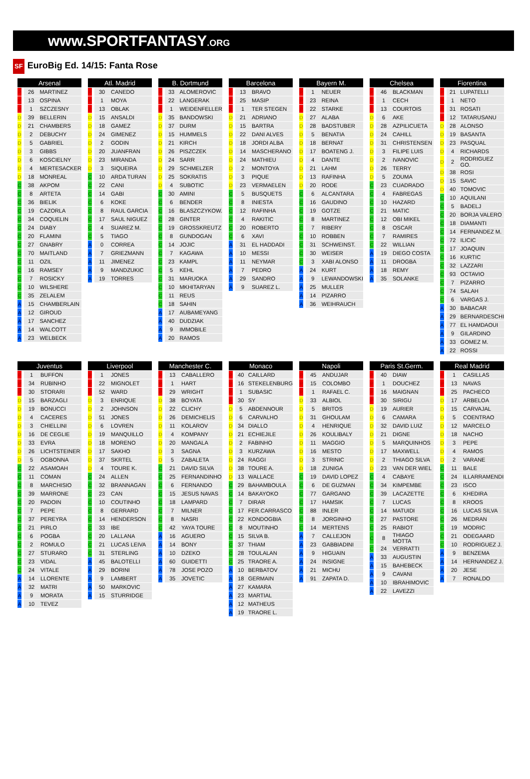www.SPORTFANTASY.ORG
SF EuroBig Ed. 14/15: Fanta Rose
| Arsenal | | |
| --- | --- | --- |
| P | 26 | MARTINEZ |
| P | 13 | OSPINA |
| P | 1 | SZCZESNY |
| D | 39 | BELLERIN |
| D | 21 | CHAMBERS |
| D | 2 | DEBUCHY |
| D | 5 | GABRIEL |
| D | 3 | GIBBS |
| D | 6 | KOSCIELNY |
| D | 4 | MERTESACKER |
| D | 18 | MONREAL |
| C | 38 | AKPOM |
| C | 8 | ARTETA |
| C | 36 | BIELIK |
| C | 19 | CAZORLA |
| C | 34 | COQUELIN |
| C | 24 | DIABY |
| C | 20 | FLAMINI |
| C | 27 | GNABRY |
| C | 70 | MAITLAND |
| C | 11 | OZIL |
| C | 16 | RAMSEY |
| C | 7 | ROSICKY |
| C | 10 | WILSHERE |
| C | 35 | ZELALEM |
| A | 15 | CHAMBERLAIN |
| A | 12 | GIROUD |
| A | 17 | SANCHEZ |
| A | 14 | WALCOTT |
| A | 23 | WELBECK |
| Atl. Madrid | | |
| --- | --- | --- |
| P | 30 | CANEDO |
| P | 1 | MOYA |
| P | 13 | OBLAK |
| D | 15 | ANSALDI |
| D | 18 | GAMEZ |
| D | 24 | GIMENEZ |
| D | 2 | GODIN |
| D | 20 | JUANFRAN |
| D | 23 | MIRANDA |
| D | 3 | SIQUEIRA |
| C | 10 | ARDA TURAN |
| C | 22 | CANI |
| C | 14 | GABI |
| C | 6 | KOKE |
| C | 8 | RAUL GARCIA |
| C | 17 | SAUL NIGUEZ |
| C | 4 | SUAREZ M. |
| C | 5 | TIAGO |
| A | 0 | CORREA |
| A | 7 | GRIEZMANN |
| A | 11 | JIMENEZ |
| A | 9 | MANDZUKIC |
| A | 19 | TORRES |
| B. Dortmund | | |
| --- | --- | --- |
| P | 33 | ALOMEROVIC |
| P | 22 | LANGERAK |
| P | 1 | WEIDENFELLER |
| D | 35 | BANDOWSKI |
| D | 37 | DURM |
| D | 15 | HUMMELS |
| D | 21 | KIRCH |
| D | 26 | PISZCZEK |
| D | 24 | SARR |
| D | 29 | SCHMELZER |
| D | 25 | SOKRATIS |
| D | 4 | SUBOTIC |
| C | 30 | AMINI |
| C | 6 | BENDER |
| C | 16 | BLASZCZYKOW. |
| C | 28 | GINTER |
| C | 19 | GROSSKREUTZ |
| C | 8 | GUNDOGAN |
| C | 14 | JOJIC |
| C | 7 | KAGAWA |
| C | 23 | KAMPL |
| C | 5 | KEHL |
| C | 31 | MARUOKA |
| C | 10 | MKHITARYAN |
| C | 11 | REUS |
| C | 18 | SAHIN |
| A | 17 | AUBAMEYANG |
| A | 40 | DUDZIAK |
| A | 9 | IMMOBILE |
| A | 20 | RAMOS |
| Barcelona | | |
| --- | --- | --- |
| P | 13 | BRAVO |
| P | 25 | MASIP |
| P | 1 | TER STEGEN |
| D | 21 | ADRIANO |
| D | 15 | BARTRA |
| D | 22 | DANI ALVES |
| D | 18 | JORDI ALBA |
| D | 14 | MASCHERANO |
| D | 24 | MATHIEU |
| D | 2 | MONTOYA |
| D | 3 | PIQUE |
| D | 23 | VERMAELEN |
| C | 5 | BUSQUETS |
| C | 8 | INIESTA |
| C | 12 | RAFINHA |
| C | 4 | RAKITIC |
| C | 20 | ROBERTO |
| C | 6 | XAVI |
| A | 31 | EL HADDADI |
| A | 10 | MESSI |
| A | 11 | NEYMAR |
| A | 7 | PEDRO |
| A | 29 | SANDRO |
| A | 9 | SUAREZ L. |
| Bayern M. | | |
| --- | --- | --- |
| P | 1 | NEUER |
| P | 23 | REINA |
| P | 22 | STARKE |
| D | 27 | ALABA |
| D | 28 | BADSTUBER |
| D | 5 | BENATIA |
| D | 18 | BERNAT |
| D | 17 | BOATENG J. |
| D | 4 | DANTE |
| D | 21 | LAHM |
| D | 13 | RAFINHA |
| D | 20 | RODE |
| C | 6 | ALCANTARA |
| C | 16 | GAUDINO |
| C | 19 | GOTZE |
| C | 8 | MARTINEZ |
| C | 7 | RIBERY |
| C | 10 | ROBBEN |
| C | 31 | SCHWEINST. |
| C | 30 | WEISER |
| C | 3 | XABI ALONSO |
| A | 24 | KURT |
| A | 9 | LEWANDOWSKI |
| A | 25 | MULLER |
| A | 14 | PIZARRO |
| A | 36 | WEIHRAUCH |
| Chelsea | | |
| --- | --- | --- |
| P | 46 | BLACKMAN |
| P | 1 | CECH |
| P | 13 | COURTOIS |
| D | 6 | AKE |
| D | 28 | AZPILICUETA |
| D | 24 | CAHILL |
| D | 31 | CHRISTENSEN |
| D | 3 | FILIPE LUIS |
| D | 2 | IVANOVIC |
| D | 26 | TERRY |
| D | 5 | ZOUMA |
| C | 23 | CUADRADO |
| C | 4 | FABREGAS |
| C | 10 | HAZARD |
| C | 21 | MATIC |
| C | 12 | OBI MIKEL |
| C | 8 | OSCAR |
| C | 7 | RAMIRES |
| C | 22 | WILLIAN |
| A | 19 | DIEGO COSTA |
| A | 11 | DROGBA |
| A | 18 | REMY |
| A | 35 | SOLANKE |
| Fiorentina | | |
| --- | --- | --- |
| P | 21 | LUPATELLI |
| P | 1 | NETO |
| P | 31 | ROSATI |
| P | 12 | TATARUSANU |
| D | 28 | ALONSO |
| D | 19 | BASANTA |
| D | 23 | PASQUAL |
| D | 4 | RICHARDS |
| D | 2 | RODRIGUEZ GO. |
| D | 38 | ROSI |
| D | 15 | SAVIC |
| D | 40 | TOMOVIC |
| C | 10 | AQUILANI |
| C | 5 | BADELJ |
| C | 20 | BORJA VALERO |
| C | 18 | DIAMANTI |
| C | 14 | FERNANDEZ M. |
| C | 72 | ILICIC |
| C | 17 | JOAQUIN |
| C | 16 | KURTIC |
| C | 32 | LAZZARI |
| C | 93 | OCTAVIO |
| C | 7 | PIZARRO |
| C | 74 | SALAH |
| C | 6 | VARGAS J. |
| A | 30 | BABACAR |
| A | 29 | BERNARDESCHI |
| A | 77 | EL HAMDAOUI |
| A | 9 | GILARDINO |
| A | 33 | GOMEZ M. |
| A | 22 | ROSSI |
| Juventus | | |
| --- | --- | --- |
| P | 1 | BUFFON |
| P | 34 | RUBINHO |
| P | 30 | STORARI |
| D | 15 | BARZAGLI |
| D | 19 | BONUCCI |
| D | 4 | CACERES |
| D | 3 | CHIELLINI |
| D | 16 | DE CEGLIE |
| D | 33 | EVRA |
| D | 26 | LICHTSTEINER |
| D | 5 | OGBONNA |
| C | 22 | ASAMOAH |
| C | 11 | COMAN |
| C | 8 | MARCHISIO |
| C | 39 | MARRONE |
| C | 20 | PADOIN |
| C | 7 | PEPE |
| C | 37 | PEREYRA |
| C | 21 | PIRLO |
| C | 6 | POGBA |
| C | 2 | ROMULO |
| C | 27 | STURARO |
| C | 23 | VIDAL |
| C | 24 | VITALE |
| A | 14 | LLORENTE |
| A | 32 | MATRI |
| A | 9 | MORATA |
| A | 10 | TEVEZ |
| Liverpool | | |
| --- | --- | --- |
| P | 1 | JONES |
| P | 22 | MIGNOLET |
| P | 52 | WARD |
| D | 3 | ENRIQUE |
| D | 2 | JOHNSON |
| D | 51 | JONES |
| D | 6 | LOVREN |
| D | 19 | MANQUILLO |
| D | 18 | MORENO |
| D | 17 | SAKHO |
| D | 37 | SKRTEL |
| D | 4 | TOURE K. |
| C | 24 | ALLEN |
| C | 32 | BRANNAGAN |
| C | 23 | CAN |
| C | 10 | COUTINHO |
| C | 8 | GERRARD |
| C | 14 | HENDERSON |
| C | 33 | IBE |
| C | 20 | LALLANA |
| C | 21 | LUCAS LEIVA |
| C | 31 | STERLING |
| A | 45 | BALOTELLI |
| A | 29 | BORINI |
| A | 9 | LAMBERT |
| A | 50 | MARKOVIC |
| A | 15 | STURRIDGE |
| Manchester C. | | |
| --- | --- | --- |
| P | 13 | CABALLERO |
| P | 1 | HART |
| P | 29 | WRIGHT |
| D | 38 | BOYATA |
| D | 22 | CLICHY |
| D | 26 | DEMICHELIS |
| D | 11 | KOLAROV |
| D | 4 | KOMPANY |
| D | 20 | MANGALA |
| D | 3 | SAGNA |
| D | 5 | ZABALETA |
| C | 21 | DAVID SILVA |
| C | 25 | FERNANDINHO |
| C | 6 | FERNANDO |
| C | 15 | JESUS NAVAS |
| C | 18 | LAMPARD |
| C | 7 | MILNER |
| C | 8 | NASRI |
| C | 42 | YAYA TOURE |
| A | 16 | AGUERO |
| A | 14 | BONY |
| A | 10 | DZEKO |
| A | 60 | GUIDETTI |
| A | 78 | JOSE POZO |
| A | 35 | JOVETIC |
| Monaco | | |
| --- | --- | --- |
| P | 40 | CAILLARD |
| P | 16 | STEKELENBURG |
| P | 1 | SUBASIC |
| P | 30 | SY |
| D | 5 | ABDENNOUR |
| D | 6 | CARVALHO |
| D | 34 | DIALLO |
| D | 21 | ECHIEJILE |
| D | 2 | FABINHO |
| D | 3 | KURZAWA |
| D | 24 | RAGGI |
| D | 38 | TOURE A. |
| D | 13 | WALLACE |
| C | 29 | BAHAMBOULA |
| C | 14 | BAKAYOKO |
| C | 7 | DIRAR |
| C | 17 | FER.CARRASCO |
| C | 22 | KONDOGBIA |
| C | 8 | MOUTINHO |
| C | 15 | SILVA B. |
| C | 37 | THIAM |
| C | 28 | TOULALAN |
| C | 25 | TRAORE A. |
| A | 10 | BERBATOV |
| A | 18 | GERMAIN |
| A | 27 | KAMARA |
| A | 23 | MARTIAL |
| A | 12 | MATHEUS |
| A | 19 | TRAORE L. |
| Napoli | | |
| --- | --- | --- |
| P | 45 | ANDUJAR |
| P | 15 | COLOMBO |
| P | 1 | RAFAEL C. |
| D | 33 | ALBIOL |
| D | 5 | BRITOS |
| D | 31 | GHOULAM |
| D | 4 | HENRIQUE |
| D | 26 | KOULIBALY |
| D | 11 | MAGGIO |
| D | 16 | MESTO |
| D | 3 | STRINIC |
| D | 18 | ZUNIGA |
| C | 19 | DAVID LOPEZ |
| C | 6 | DE GUZMAN |
| C | 77 | GARGANO |
| C | 17 | HAMSIK |
| C | 88 | INLER |
| C | 8 | JORGINHO |
| C | 14 | MERTENS |
| A | 7 | CALLEJON |
| A | 23 | GABBIADINI |
| A | 9 | HIGUAIN |
| A | 24 | INSIGNE |
| A | 21 | MICHU |
| A | 91 | ZAPATA D. |
| Paris St.Germ. | | |
| --- | --- | --- |
| P | 40 | DIAW |
| P | 1 | DOUCHEZ |
| P | 16 | MAIGNAN |
| P | 30 | SIRIGU |
| D | 19 | AURIER |
| D | 6 | CAMARA |
| D | 32 | DAVID LUIZ |
| D | 21 | DIGNE |
| D | 5 | MARQUINHOS |
| D | 17 | MAXWELL |
| D | 2 | THIAGO SILVA |
| D | 23 | VAN DER WIEL |
| C | 4 | CABAYE |
| C | 34 | KIMPEMBE |
| C | 39 | LACAZETTE |
| C | 7 | LUCAS |
| C | 14 | MATUIDI |
| C | 27 | PASTORE |
| C | 25 | RABIOT |
| C | 8 | THIAGO MOTTA |
| C | 24 | VERRATTI |
| A | 33 | AUGUSTIN |
| A | 15 | BAHEBECK |
| A | 9 | CAVANI |
| A | 10 | IBRAHIMOVIC |
| A | 22 | LAVEZZI |
| Real Madrid | | |
| --- | --- | --- |
| P | 1 | CASILLAS |
| P | 13 | NAVAS |
| P | 25 | PACHECO |
| D | 17 | ARBELOA |
| D | 15 | CARVAJAL |
| D | 5 | COENTRAO |
| D | 12 | MARCELO |
| D | 18 | NACHO |
| D | 3 | PEPE |
| D | 4 | RAMOS |
| D | 2 | VARANE |
| C | 11 | BALE |
| C | 24 | ILLARRAMENDI |
| C | 23 | ISCO |
| C | 6 | KHEDIRA |
| C | 8 | KROOS |
| C | 16 | LUCAS SILVA |
| C | 26 | MEDRAN |
| C | 19 | MODRIC |
| C | 21 | ODEGAARD |
| C | 10 | RODRIGUEZ J. |
| A | 9 | BENZEMA |
| A | 14 | HERNANDEZ J. |
| A | 20 | JESE |
| A | 7 | RONALDO |